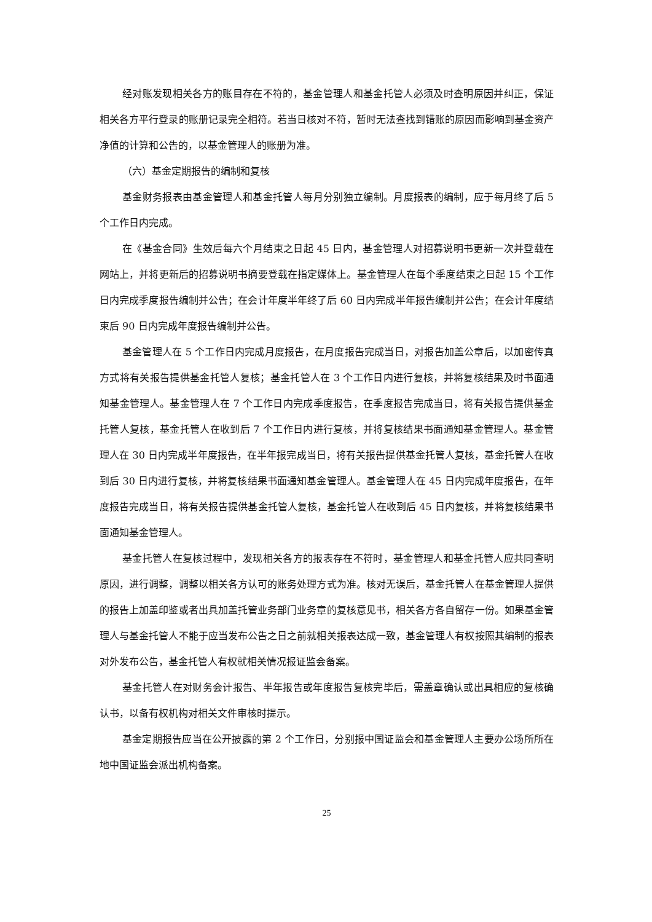经对账发现相关各方的账目存在不符的，基金管理人和基金托管人必须及时查明原因并纠正，保证相关各方平行登录的账册记录完全相符。若当日核对不符，暂时无法查找到错账的原因而影响到基金资产净值的计算和公告的，以基金管理人的账册为准。
（六）基金定期报告的编制和复核
基金财务报表由基金管理人和基金托管人每月分别独立编制。月度报表的编制，应于每月终了后 5 个工作日内完成。
在《基金合同》生效后每六个月结束之日起 45 日内，基金管理人对招募说明书更新一次并登载在网站上，并将更新后的招募说明书摘要登载在指定媒体上。基金管理人在每个季度结束之日起 15 个工作日内完成季度报告编制并公告；在会计年度半年终了后 60 日内完成半年报告编制并公告；在会计年度结束后 90 日内完成年度报告编制并公告。
基金管理人在 5 个工作日内完成月度报告，在月度报告完成当日，对报告加盖公章后，以加密传真方式将有关报告提供基金托管人复核；基金托管人在 3 个工作日内进行复核，并将复核结果及时书面通知基金管理人。基金管理人在 7 个工作日内完成季度报告，在季度报告完成当日，将有关报告提供基金托管人复核，基金托管人在收到后 7 个工作日内进行复核，并将复核结果书面通知基金管理人。基金管理人在 30 日内完成半年度报告，在半年报完成当日，将有关报告提供基金托管人复核，基金托管人在收到后 30 日内进行复核，并将复核结果书面通知基金管理人。基金管理人在 45 日内完成年度报告，在年度报告完成当日，将有关报告提供基金托管人复核，基金托管人在收到后 45 日内复核，并将复核结果书面通知基金管理人。
基金托管人在复核过程中，发现相关各方的报表存在不符时，基金管理人和基金托管人应共同查明原因，进行调整，调整以相关各方认可的账务处理方式为准。核对无误后，基金托管人在基金管理人提供的报告上加盖印鉴或者出具加盖托管业务部门业务章的复核意见书，相关各方各自留存一份。如果基金管理人与基金托管人不能于应当发布公告之日之前就相关报表达成一致，基金管理人有权按照其编制的报表对外发布公告，基金托管人有权就相关情况报证监会备案。
基金托管人在对财务会计报告、半年报告或年度报告复核完毕后，需盖章确认或出具相应的复核确认书，以备有权机构对相关文件审核时提示。
基金定期报告应当在公开披露的第 2 个工作日，分别报中国证监会和基金管理人主要办公场所所在地中国证监会派出机构备案。
25